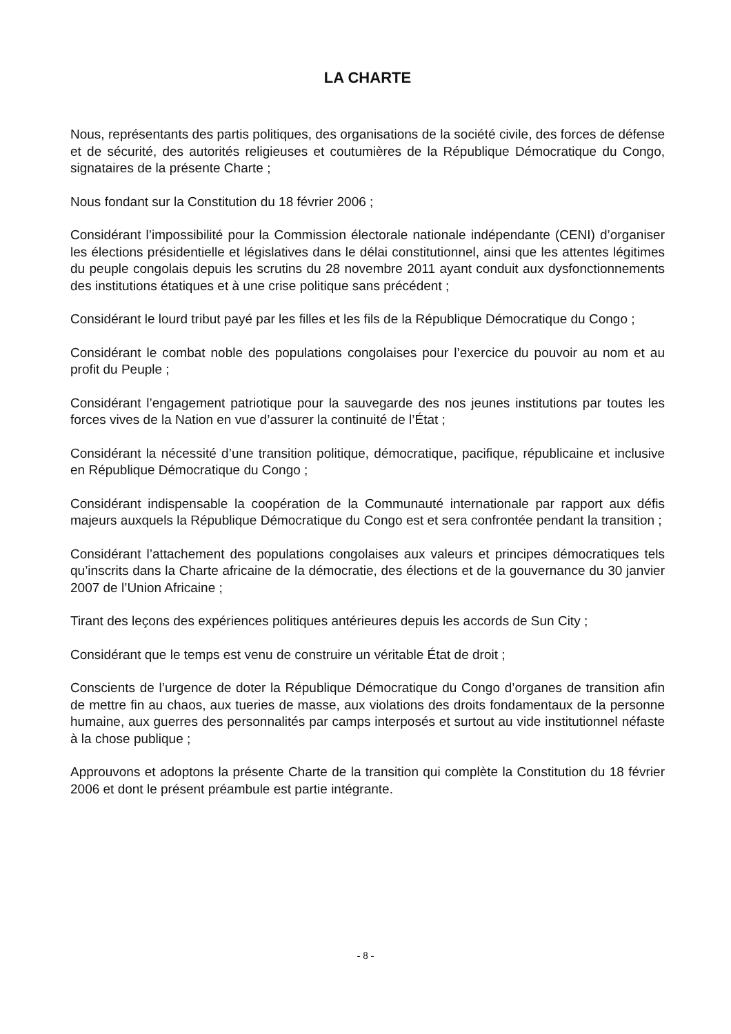LA CHARTE
Nous, représentants des partis politiques, des organisations de la société civile, des forces de défense et de sécurité, des autorités religieuses et coutumières de la République Démocratique du Congo, signataires de la présente Charte ;
Nous fondant sur la Constitution du 18 février 2006 ;
Considérant l’impossibilité pour la Commission électorale nationale indépendante (CENI) d’organiser les élections présidentielle et législatives dans le délai constitutionnel, ainsi que les attentes légitimes du peuple congolais depuis les scrutins du 28 novembre 2011 ayant conduit aux dysfonctionnements des institutions étatiques et à une crise politique sans précédent ;
Considérant le lourd tribut payé par les filles et les fils de la République Démocratique du Congo ;
Considérant le combat noble des populations congolaises pour l’exercice du pouvoir au nom et au profit du Peuple ;
Considérant l’engagement patriotique pour la sauvegarde des nos jeunes institutions par toutes les forces vives de la Nation en vue d’assurer la continuité de l’État ;
Considérant la nécessité d’une transition politique, démocratique, pacifique, républicaine et inclusive en République Démocratique du Congo ;
Considérant indispensable la coopération de la Communauté internationale par rapport aux défis majeurs auxquels la République Démocratique du Congo est et sera confrontée pendant la transition ;
Considérant l’attachement des populations congolaises aux valeurs et principes démocratiques tels qu’inscrits dans la Charte africaine de la démocratie, des élections et de la gouvernance du 30 janvier 2007 de l’Union Africaine ;
Tirant des leçons des expériences politiques antérieures depuis les accords de Sun City ;
Considérant que le temps est venu de construire un véritable État de droit ;
Conscients de l’urgence de doter la République Démocratique du Congo d’organes de transition afin de mettre fin au chaos, aux tueries de masse, aux violations des droits fondamentaux de la personne humaine, aux guerres des personnalités par camps interposés et surtout au vide institutionnel néfaste à la chose publique ;
Approuvons et adoptons la présente Charte de la transition qui complète la Constitution du 18 février 2006 et dont le présent préambule est partie intégrante.
- 8 -